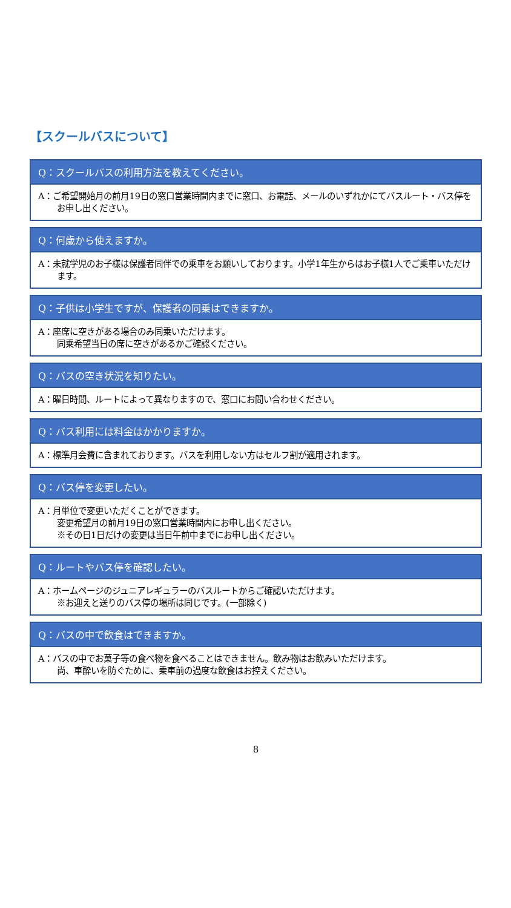【スクールバスについて】
Q：スクールバスの利用方法を教えてください。
A：ご希望開始月の前月19日の窓口営業時間内までに窓口、お電話、メールのいずれかにてバスルート・バス停をお申し出ください。
Q：何歳から使えますか。
A：未就学児のお子様は保護者同伴での乗車をお願いしております。小学1年生からはお子様1人でご乗車いただけます。
Q：子供は小学生ですが、保護者の同乗はできますか。
A：座席に空きがある場合のみ同乗いただけます。
同乗希望当日の席に空きがあるかご確認ください。
Q：バスの空き状況を知りたい。
A：曜日時間、ルートによって異なりますので、窓口にお問い合わせください。
Q：バス利用には料金はかかりますか。
A：標準月会費に含まれております。バスを利用しない方はセルフ割が適用されます。
Q：バス停を変更したい。
A：月単位で変更いただくことができます。
変更希望月の前月19日の窓口営業時間内にお申し出ください。
※その日1日だけの変更は当日午前中までにお申し出ください。
Q：ルートやバス停を確認したい。
A：ホームページのジュニアレギュラーのバスルートからご確認いただけます。
※お迎えと送りのバス停の場所は同じです。(一部除く)
Q：バスの中で飲食はできますか。
A：バスの中でお菓子等の食べ物を食べることはできません。飲み物はお飲みいただけます。
尚、車酔いを防ぐために、乗車前の過度な飲食はお控えください。
8